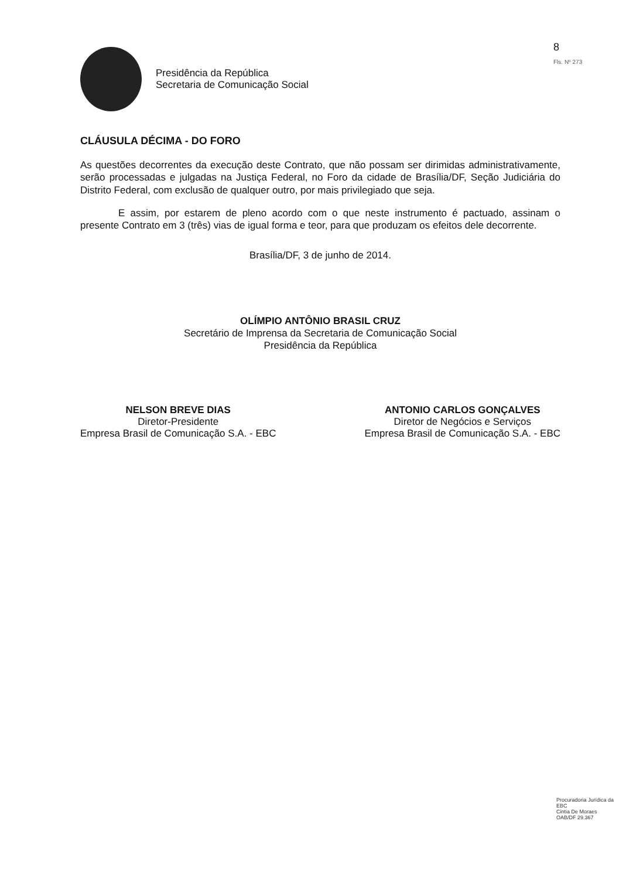Presidência da República
Secretaria de Comunicação Social
8
Fls. Nº 273
CLÁUSULA DÉCIMA - DO FORO
As questões decorrentes da execução deste Contrato, que não possam ser dirimidas administrativamente, serão processadas e julgadas na Justiça Federal, no Foro da cidade de Brasília/DF, Seção Judiciária do Distrito Federal, com exclusão de qualquer outro, por mais privilegiado que seja.
E assim, por estarem de pleno acordo com o que neste instrumento é pactuado, assinam o presente Contrato em 3 (três) vias de igual forma e teor, para que produzam os efeitos dele decorrente.
Brasília/DF, 3 de junho de 2014.
OLÍMPIO ANTÔNIO BRASIL CRUZ
Secretário de Imprensa da Secretaria de Comunicação Social
Presidência da República
NELSON BREVE DIAS
Diretor-Presidente
Empresa Brasil de Comunicação S.A. - EBC
ANTONIO CARLOS GONÇALVES
Diretor de Negócios e Serviços
Empresa Brasil de Comunicação S.A. - EBC
Procuradoria Jurídica da EBC
Cintia De Moraes
OAB/DF 29.367